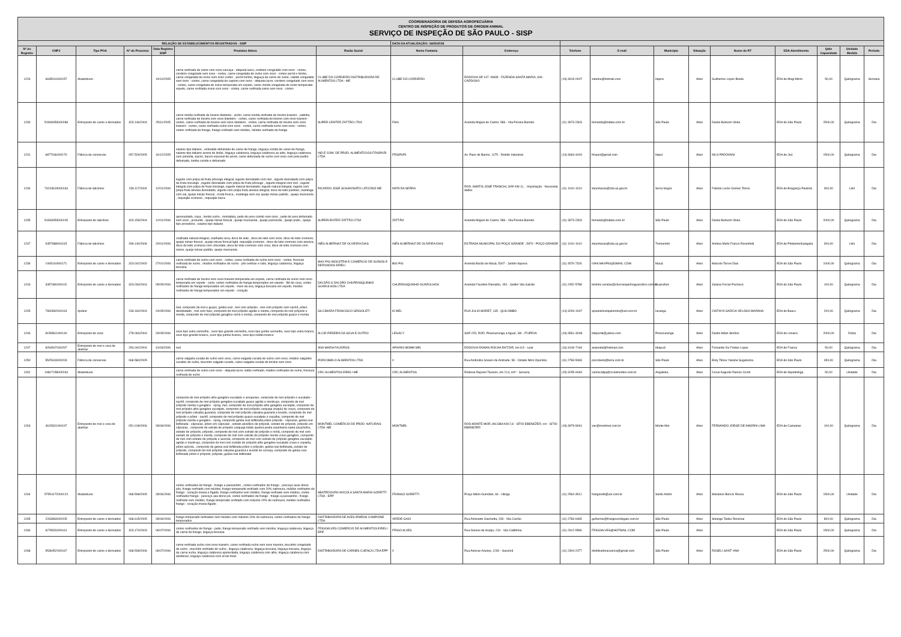| COORDENADORIA DE DEFESA AGROPECUÁRIA CENTRO DE INSPEÇÃO DE PRODUTOS DE ORIGEM ANIMAL SERVIÇO DE INSPEÇÃO DE SÃO PAULO - SISP | | | | | | | | | | | | | | | | | |
| RELAÇÃO DE ESTABELECIMENTOS REGISTRADOS - SISP | | | | | | | DATA DA ATUALIZAÇÃO: 16/05/2018 | | | | | | | | | | |
| Nº do Registro | CNPJ | Tipo POA | Nº do Processo | Data Registro SISP | Produtos Ativos | Razão Social | Nome Fantasia | Endereço | Telefone | E-mail | Município | Situação | Nome do RT | EDA Atendimento | Qtde Capacidade | Unidade Medida | Período |
| 1226 | 6635016000157 | Abatedouro | | 19/10/2005 | carne resfriada de ovino com osso carcaça - etiqueta lacre, cordeiro congelado com osso - cortes, cordeiro congelado sem osso - cortes, carne congelada de ovino com osso - cortes pernil e lombo, carne congelada de ovino sem osso cortes - pernil lombo, linguiça de carne de ovino, cabrito congelado sem osso - cortes, carne congelada de caprino com osso - etiqueta lacre, cordeiro congelado com osso - cortes, carne congelada de ovino temperada em espeto, carne moída congelada de ovino temperada espeto, carne resfriada ovino com osso - cortes, carne resfriada ovino sem osso - cortes | CLUBE DO CORDEIRO DISTRIBUIDORA DE ALIMENTOS LTDA - ME | CLUBE DO CORDEIRO | RODOVIA SP 147- KM35 - FAZENDA SANTA MARIA, S/N - CARDOSO | (19) 3913-0007 | zaterka@hotmail.com | Itapira | Ativo | Guilherme Lopes Breda | EDA de Mogi-Mirim | 50,00 | Quilograma | Semana |
| 1230 | 51936953000288 | Entreposto de carne e derivados | 323.146/2004 | 25/11/2005 | carne moída resfriada de bovino dianteiro - acém, carne moída resfriada de bovino traseiro - patinho, carne resfriada de bovino com osso dianteiro - cortes, carne resfriada de bovino com osso traseiro - cortes, carne resfriada de bovino sem osso dianteiro - cortes, carne resfriada de bovino sem osso traseiro - cortes, carne resfriada suíno com osso - cortes, carne resfriada suíno sem osso - cortes, cortes resfriada de frango, frango resfriado sem miúdos, miúdos resfriado de frango | SUPER CENTER ZATTÃO LTDA | FAIA | Avenida Miguel de Castro, 586 - Vila Pereira Barreto | (11) 3973-2303 | fernanda@zattao.com.br | São Paulo | Ativo | Daniel Bertuzzi Vilela | EDA de São Paulo | 2500,00 | Quilograma | Dia |
| 1231 | 6877046000170 | Fábrica de conservas | 057.529/2005 | 16/12/2005 | salame tipo italiano , embutido defumado de carne de frango, linguiça cozida de carne de frango, salame tipo italiano aroma de limão, linguiça calabresa, linguiça calabresa ao alho, linguiça calabresa com pimenta, bacon, bacon especial de pernil, carne defumada de suíno com osso com pele joelho defumado, lombo cozido e defumado | IND.E COM. DE PROD. ALIMENTÍCIOS FRISPURI LTDA | FRISPURI | Av. Paes de Barros, 1175 - Distrito Industrial | (14) 3664-4400 | frispuri@gmail.com | Itapuí | Ativo | NILO PADOVANI | EDA de Jaú | 1500,00 | Quilograma | Dia |
| 1234 | 74243619000163 | Fábrica de laticínios | 239.117/2004 | 12/01/2006 | iogurte com polpa de fruta pêssego integral, iogurte desnatado com mel , iogurte desnatado com polpa de fruta morango , iogurte desnatado com polpa de fruta pêssego , iogurte integral com mel , iogurte integral com polpa de fruta morango, iogurte natural desnatado, iogurte natural integral, iogurte com polpa fruta ameixa desnatado, iogurte com polpa fruta ameixa integral, doce de leite pastoso, manteiga com sal, queijo minas frescal , ricota fresca , manteiga sem sal, queijo minas padrão , queijo mussarela , requeijão cremoso , requeijão barra | RICARDO JOSÉ SCHIAVINATO LATICÍNIO ME | NATA DA SERRA | ROD. AMATIS JOSÉ FRANCHI, S/Nº KM 11, - Importação - Necessita dados | (11) 1010-1010 | importacao@cda.sp.gov.br | Serra Negra | Ativo | Fabiola Lecks Gomes Torres | EDA de Bragança Paulista | 300,00 | Litro | Dia |
| 1235 | 51936953000105 | Entreposto de laticínios | 323.153/2004 | 12/01/2006 | apresuntado, copa , lombo suíno , mortadela, peito de peru cozido sem osso , peito de peru defumado sem osso , presunto , queijo minas frescal , queijo mussarela , queijo parmesão , queijo prato , queijo tipo provolone , salame tipo italiano | SUPERCENTER ZATTÃO LTDA | ZATTÃO | Avenida Miguel de Castro, 586 - Vila Pereira Barreto | (11) 3973-2303 | fernanda@zattao.com.br | São Paulo | Ativo | Daniel Bertuzzi Vilela | EDA de São Paulo | 2000,00 | Quilograma | Dia |
| 1237 | 9357988000115 | Fábrica de laticínios | 299.140/2006 | 20/01/2006 | coalhada natural integral, coalhada seca, doce de leite , doce de leite com ovos, doce de leite cremoso, queijo minas frescal , queijo minas frescal light, requeijão cremoso , doce de leite cremoso com ameixa, doce de leite cremoso com chocolate, doce de leite cremoso com coco, doce de leite cremoso com nozes, queijo minas padrão, queijo mussarela | INÊS ALBERNAZ DE OLIVEIRA DIAS | INÊS ALBERNAZ DE OLIVEIRA DIAS | ESTRADA MUNICIPAL DO POÇO GRANDE , 5870 - POÇO GRANDE | (11) 1010-1010 | importacao@cda.sp.gov.br | Tremembé | Ativo | Andrea Mello Franco Rosenfeld | EDA de Pindamonhangaba | 300,00 | Litro | Dia |
| 1239 | 1065116000171 | Entreposto de carne e derivados | 323.042/2000 | 27/01/2006 | carne resfriada de suíno com osso - cortes, carne resfriada de suíno sem osso - cortes, fressura resfriada de suíno , miúdos resfriados de suíno - pés orelhas e rabo, linguiça calabresa, linguiça toscana | MAX PIG INDÚSTRIA E COMÉRCIO DE SUÍNOS E DERIVADOS EIRELI | BIG PIG | Avenida Barão de Mauá, 5307 - Jardim Itapeva | (11) 4576-7326 | IVAN.MAXPIG@GMAIL.COM | Mauá | Ativo | Marcelo Torres Dias | EDA de São Paulo | 1000,00 | Quilograma | Dia |
| 1243 | 3457480000102 | Entreposto de carne e derivados | 323.034/2004 | 05/05/2006 | carne resfriada de bovino sem osso traseiro temperada em espeto, carne resfriada de suíno sem osso temperada em espeto - corte, cortes resfriados de frango temperados em espeto - filé de coxa, cortes resfriados de frango temperados em espeto - meio da asa, linguiça toscana em espeto, miúdos resfriados de frango temperados em espeto - coração | DALDÃO & DALDÃO CHURRASQUINHO GUARULHOS LTDA | CHURRASQUINHO GUARULHOS | Avenida Faustino Ramalho, 154 - Jardim Vila Galvão | (11) 2452-5788 | toninho.vendas@churrasquinhoguarulhos.com.br | Guarulhos | Ativo | Juliana Ferrari Pacheco | EDA de São Paulo | 100,00 | Quilograma | Dia |
| 1245 | 7832832000113 | Apiário | 233.160/2004 | 24/05/2006 | mel, composto de mel e guaco, geléia real , mel com própolis , mel com própolis sem sachê, pólen desidratado , mel com favo, composto de mel própolis agrião e menta, composto de mel própolis e menta, composto de mel própolis gengibre romã e menta, composto de mel própolis guaco e menta | GILCIMARA FRANCISCO GRIGOLETI | KI MEL | RUA JULIO MORET, 135 - QUILOMBO | (14) 3294-1947 | apiariokimelquilombo@uol.com.br | Iacanga | Ativo | CINTHYA GARCIA VELOSO MARANA | EDA de Bauru | 200,00 | Quilograma | Dia |
| 1246 | 8159561000140 | Entreposto de ovos | 278.064/2004 | 29/05/2006 | ovos tipo extra vermelho , ovos tipo grande vermelho, ovos tipo jumbo vermelho, ovos tipo extra branco, ovos tipo grande branco, ovos tipo jumbo branco, ovos tipo médio branco | ALCIR PEREIRA DA SILVA E OUTRO | LEGACY | SSP-225, ROD. Pirassununga a Aguaí, SN - ITUPEVA | (19) 3561-3048 | bdeponti@yahoo.com | Pirassununga | Ativo | Danilo Milan Simões | EDA de Limeira | 2000,00 | Dúzia | Dia |
| 1247 | 8264547000297 | Entreposto de mel e cera de abelhas | 254.042/2004 | 31/03/2006 | mel | ANA MARIA FALEIROS | APIARIO BOMM MEL | RODOVIA RONAN ROCHA ENT.DIR, km 8,5 - rural | (16) 3146-7160 | anamafal@hotmail.com | Itirapuã | Ativo | Fernando De Freitas Lopes | EDA de Franca | 50,00 | Quilograma | Dia |
| 1250 | 5525443000209 | Fábrica de conservas | 068.584/2005 | | carne salgada curada de suíno sem osso, carne salgada curada de suíno com osso, miúdos salgados curados de suíno, toucinho salgado curado, carne salgada curada de bovino sem osso | PORCOBELO ALIMENTOS LTDA | 0 | Rua Andrelino Soares de Andrade, 58 - Cidade Nitro Operária | (11) 2783-5083 | porcobelo@terra.com.br | São Paulo | Ativo | Eliny Titose Yakabe Suganuma | EDA de São Paulo | 450,00 | Quilograma | Dia |
| 1262 | 14807158000263 | Abatedouro | | | carne resfriada de suíno com osso - etiqueta lacre, leitão resfriado, miúdos resfriados de suíno, fressura resfriada de suíno | CRC ALIMENTOS EIRELI-ME | CRC ALIMENTOS | Rodovia Raposo Tavares, km 214, s/nº - Serraria | (15) 3255-9060 | carloscatija@crcalimentos.com.br | Angatuba | Ativo | Cesar Augusto Ramos Cicoti | EDA de Itapetininga | 50,00 | Unidade | Dia |
| 1263 | 4615331000197 | Entreposto de mel e cera de abelhas | 051.018/2006 | 28/06/2006 | composto de mel própolis alho gengibre eucalipto e assapeixe, composto de mel própolis e eucalipto - sachê, composto de mel própolis gengibre eucalipto guaco agrião e mentruço, composto de mel própolis menta e gengibre - spray, mel, composto de mel própolis alho gengibre eucalipto, composto de mel própolis alho gengibre eucalipto, composto de mel própolis carqueja chapéu de couro, composto de mel própolis catuaba guaraná, composto de mel própolis catuaba guaraná e levedo, composto de mel própolis e pólen - sachê, composto de mel própolis guaco eucalipto e copaíba, composto de mel própolis menta e gengibre - spray, composto geléia real liofilizada pólen própolis - cápsulas, geléia real liofilizada - cápsulas, pólen em cápsulas , extrato alcoólico de própolis, extrato de própolis, própolis em cápsulas , composto de extrato de própolis carqueja boldo quebra pedra espinheira santa alcachofra, extrato de própolis, própolis, composto de mel com extrato de própolis e romã, composto de mel com extrato de própolis e menta, composto de mel com extrato de própolis menta cravo gengibre, composto de mel com extrato de própolis e acerola, composto de mel com extrato de própolis gengibre eucalipto agrião e mastruço, composto de mel com extrato de própolis alho gengibre eucalipto cravo e copaiba, pólen apícola , composto de geleia real liofilizada pólen e própolis, geléia real liofilizada, extrato de própolis, composto de mel própolis catuaba guaraná e levedo de cerveja, composto de geleia real liofilizada pólen e própolis, própolis, geléia real liofilizada | MONTMEL COMÉRCIO DE PROD. NATURAIS LTDA -ME | MONTMEL | ROD.MONTE MOR-JACUBA KM 2,8 - SÍTIO EBENEZER, s/n - SITIO EBENEZER | (19) 3979-8061 | sac@montmel.com.br | Monte Mor | Ativo | FERNANDO JORGE DE AMORIN LIMA | EDA de Campinas | 100,00 | Quilograma | Dia |
| 1264 | 57554172000124 | Abatedouro | 068.508/2005 | 28/06/2006 | cortes resfriados de frango - frango a passarinho , cortes resfriados de frango - pescoço asas dorso pés, frango resfriado com miúdos, frango temperado resfriado com 20% salmoura, miúdos resfriados de frango - coração moela e fígado, frango resfriados sem miúdos, frango resfriado sem miúdos, cortes resfriados frango - pescoço asa dorso pé, cortes resfriados de frango - frango a passarinho , frango resfriado com miúdos, frango temperado resfriado com máximo 20% de salmoura, miúdos resfriados frango - coração moela fígado | ABATEDOURO AVICOLA SANTA MARIA GORETTI LTDA - EPP | FRANGO GORETTI | Praça Mário Guindani, 84 - Utinga | (11) 2564-3511 | frangoretti@uol.com.br | Santo André | Ativo | Marianne Bencic Rovea | EDA de São Paulo | 1500,00 | Unidade | Dia |
| 1265 | 2263383000205 | Entreposto de carne e derivados | 068.615/2005 | 28/06/2006 | frango temperado resfriados sem miúdos com máximo 20% de salmoura, cortes resfriados de frango temperados | DISTRIBUIDORA DE AVES IRMÃOS CAMPIONE LTDA | VERDE GAIO | Rua Almirante Giachetta, 233 - Vila Carrão | (11) 2783-6465 | gulherme@frangoverdegaio.com.br | São Paulo | Ativo | Solange Tadeu Rencinai | EDA de São Paulo | 800,00 | Quilograma | Dia |
| 1266 | 6278326000161 | Entreposto de carne e derivados | 323.174/2003 | 06/07/2006 | cortes resfriados de frango - peito, frango temperado resfriado sem miúdos, linguiça calabresa, linguiça de carne de frango, linguiça toscana | FRIGOALVES COMERCIO DE ALIMENTOS EIRELI - EPP | FRIGO ALVES | Rua Gomes de Araújo, 210 - Vila Califórnia | (11) 2912-9580 | FRIGOALVES@HOTMAIL.COM | São Paulo | Ativo | | EDA de São Paulo | 1500,00 | Quilograma | Dia |
| 1268 | 9536452000167 | Entreposto de carne e derivados | 068.508/2006 | 06/07/2006 | carne resfriada suíno com osso traseiro, carne resfriada suíno sem osso traseiro, toucinho congelado de suíno , toucinho resfriado de suíno , linguiça calabresa, linguiça toscana, linguiça toscana, linguiça de carne suína, linguiça calabresa apimentada, linguiça calabresa com alho, linguiça calabresa com azeitonas, linguiça calabresa com ervas finas | DISTRIBUIDORA DE CARNES CUENCA LTDA EPP | 0 | Rua Alencar Araripe, 1230 - Sacomã | (11) 2304-2477 | distribuidoracuenca@gmail.com | São Paulo | Ativo | ROSELI SANT' ANA | EDA de São Paulo | 2500,00 | Quilograma | Dia |